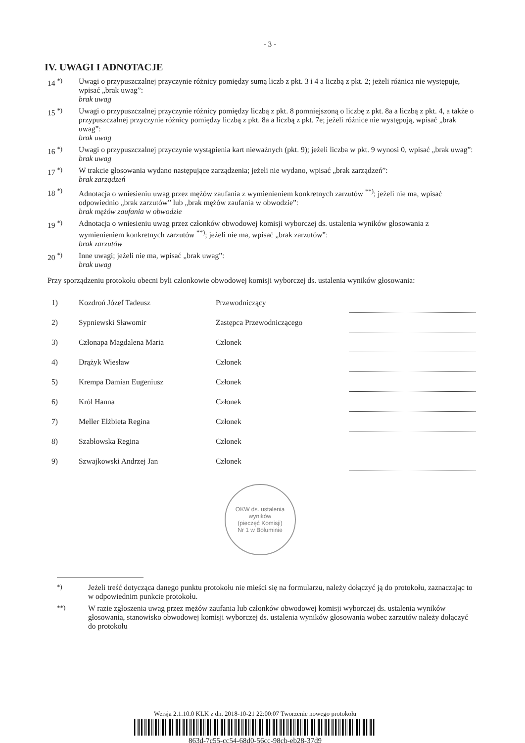- 3 -
IV. UWAGI I ADNOTACJE
14 <sup>*)</sup>
Uwagi o przypuszczalnej przyczynie różnicy pomiędzy sumą liczb z pkt. 3 i 4 a liczbą z pkt. 2; jeżeli różnica nie występuje, wpisać „brak uwag”:
brak uwag
15 <sup>*)</sup>
Uwagi o przypuszczalnej przyczynie różnicy pomiędzy liczbą z pkt. 8 pomniejszoną o liczbę z pkt. 8a a liczbą z pkt. 4, a także o przypuszczalnej przyczynie różnicy pomiędzy liczbą z pkt. 8a a liczbą z pkt. 7e; jeżeli różnice nie występują, wpisać „brak uwag”:
brak uwag
16 <sup>*)</sup>
Uwagi o przypuszczalnej przyczynie wystąpienia kart nieważnych (pkt. 9); jeżeli liczba w pkt. 9 wynosi 0, wpisać „brak uwag”:
brak uwag
17 <sup>*)</sup>
W trakcie głosowania wydano następujące zarządzenia; jeżeli nie wydano, wpisać „brak zarządzeń”:
brak zarządzeń
18 <sup>*)</sup>
Adnotacja o wniesieniu uwag przez mężów zaufania z wymienieniem konkretnych zarzutów <sup>**)</sup>; jeżeli nie ma, wpisać odpowiednio „brak zarzutów” lub „brak mężów zaufania w obwodzie”:
brak mężów zaufania w obwodzie
19 <sup>*)</sup>
Adnotacja o wniesieniu uwag przez członków obwodowej komisji wyborczej ds. ustalenia wyników głosowania z wymienieniem konkretnych zarzutów <sup>**)</sup>; jeżeli nie ma, wpisać „brak zarzutów”:
brak zarzutów
20 <sup>*)</sup>
Inne uwagi; jeżeli nie ma, wpisać „brak uwag”:
brak uwag
Przy sporządzeniu protokołu obecni byli członkowie obwodowej komisji wyborczej ds. ustalenia wyników głosowania:
| 1) | Kozdroń Józef Tadeusz | Przewodniczący | |
| 2) | Sypniewski Sławomir | Zastępca Przewodniczącego | |
| 3) | Członapa Magdalena Maria | Członek | |
| 4) | Drążyk Wiesław | Członek | |
| 5) | Krempa Damian Eugeniusz | Członek | |
| 6) | Król Hanna | Członek | |
| 7) | Meller Elżbieta Regina | Członek | |
| 8) | Szabłowska Regina | Członek | |
| 9) | Szwajkowski Andrzej Jan | Członek | |
OKW ds. ustalenia wyników
(pieczęć Komisji)
Nr 1 w Boluminie
<sup>*)</sup>
Jeżeli treść dotycząca danego punktu protokołu nie mieści się na formularzu, należy dołączyć ją do protokołu, zaznaczając to w odpowiednim punkcie protokołu.
<sup>**)</sup>
W razie zgłoszenia uwag przez mężów zaufania lub członków obwodowej komisji wyborczej ds. ustalenia wyników głosowania, stanowisko obwodowej komisji wyborczej ds. ustalenia wyników głosowania wobec zarzutów należy dołączyć do protokołu
Wersja 2.1.10.0 KLK z dn. 2018-10-21 22:00:07 Tworzenie nowego protokołu
863d-7c55-cc54-68d0-56cc-98cb-eb28-37d9